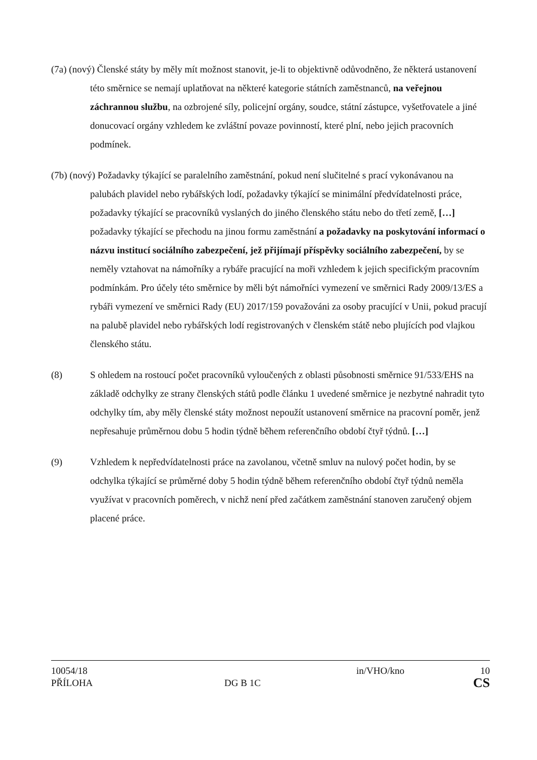(7a) (nový) Členské státy by měly mít možnost stanovit, je-li to objektivně odůvodněno, že některá ustanovení této směrnice se nemají uplatňovat na některé kategorie státních zaměstnanců, na veřejnou záchrannou službu, na ozbrojené síly, policejní orgány, soudce, státní zástupce, vyšetřovatele a jiné donucovací orgány vzhledem ke zvláštní povaze povinností, které plní, nebo jejich pracovních podmínek.
(7b) (nový) Požadavky týkající se paralelního zaměstnání, pokud není slučitelné s prací vykonávanou na palubách plavidel nebo rybářských lodí, požadavky týkající se minimální předvídatelnosti práce, požadavky týkající se pracovníků vyslaných do jiného členského státu nebo do třetí země, […] požadavky týkající se přechodu na jinou formu zaměstnání a požadavky na poskytování informací o názvu institucí sociálního zabezpečení, jež přijímají příspěvky sociálního zabezpečení, by se neměly vztahovat na námořníky a rybáře pracující na moři vzhledem k jejich specifickým pracovním podmínkám. Pro účely této směrnice by měli být námořníci vymezení ve směrnici Rady 2009/13/ES a rybáři vymezení ve směrnici Rady (EU) 2017/159 považováni za osoby pracující v Unii, pokud pracují na palubě plavidel nebo rybářských lodí registrovaných v členském státě nebo plujících pod vlajkou členského státu.
(8) S ohledem na rostoucí počet pracovníků vyloučených z oblasti působnosti směrnice 91/533/EHS na základě odchylky ze strany členských států podle článku 1 uvedené směrnice je nezbytné nahradit tyto odchylky tím, aby měly členské státy možnost nepoužít ustanovení směrnice na pracovní poměr, jenž nepřesahuje průměrnou dobu 5 hodin týdně během referenčního období čtyř týdnů. […]
(9) Vzhledem k nepředvídatelnosti práce na zavolanou, včetně smluv na nulový počet hodin, by se odchylka týkající se průměrné doby 5 hodin týdně během referenčního období čtyř týdnů neměla využívat v pracovních poměrech, v nichž není před začátkem zaměstnání stanoven zaručený objem placené práce.
10054/18 in/VHO/kno 10
PŘÍLOHA DG B 1C CS